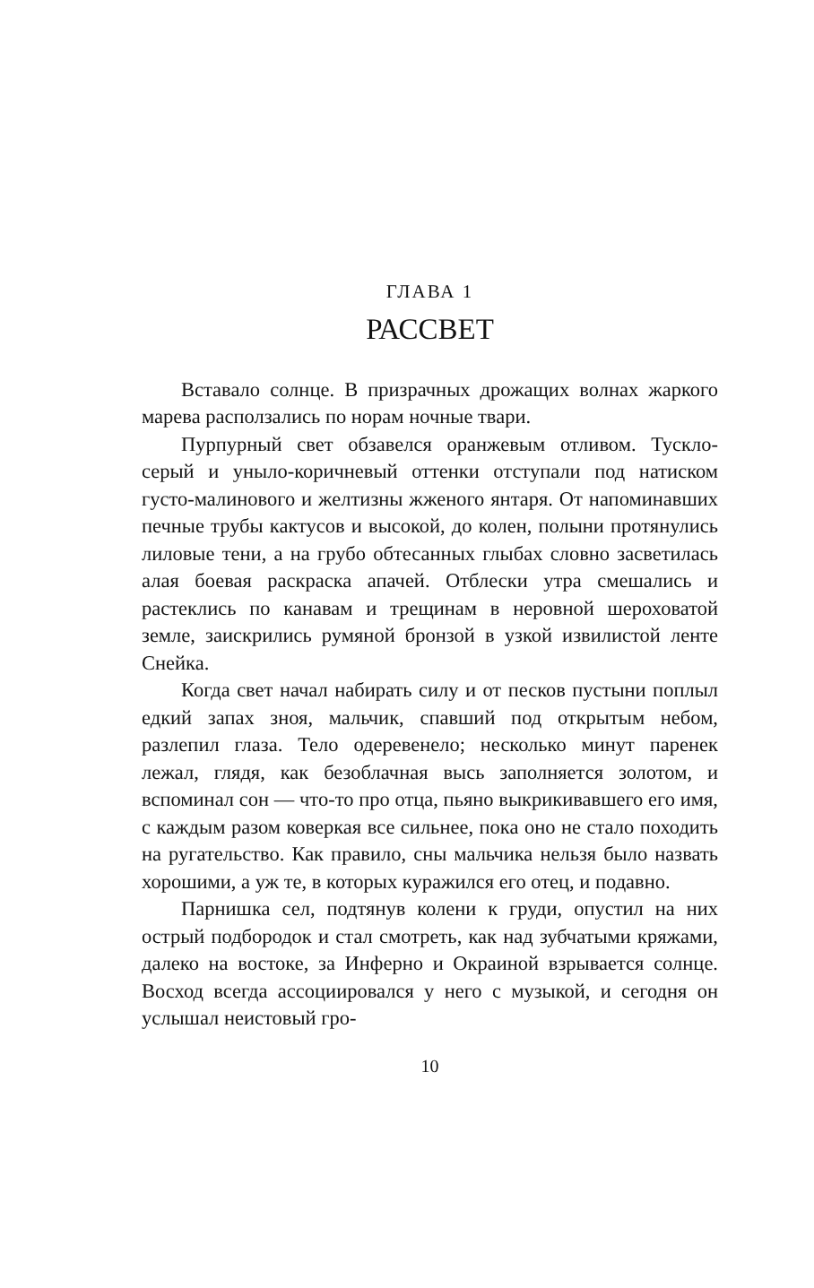ГЛАВА 1
РАССВЕТ
Вставало солнце. В призрачных дрожащих волнах жаркого марева расползались по норам ночные твари.
Пурпурный свет обзавелся оранжевым отливом. Тускло-серый и уныло-коричневый оттенки отступали под натиском густо-малинового и желтизны жженого янтаря. От напоминавших печные трубы кактусов и высокой, до колен, полыни протянулись лиловые тени, а на грубо обтесанных глыбах словно засветилась алая боевая раскраска апачей. Отблески утра смешались и растеклись по канавам и трещинам в неровной шероховатой земле, заискрились румяной бронзой в узкой извилистой ленте Снейка.
Когда свет начал набирать силу и от песков пустыни поплыл едкий запах зноя, мальчик, спавший под открытым небом, разлепил глаза. Тело одеревенело; несколько минут паренек лежал, глядя, как безоблачная высь заполняется золотом, и вспоминал сон — что-то про отца, пьяно выкрикивавшего его имя, с каждым разом коверкая все сильнее, пока оно не стало походить на ругательство. Как правило, сны мальчика нельзя было назвать хорошими, а уж те, в которых куражился его отец, и подавно.
Парнишка сел, подтянув колени к груди, опустил на них острый подбородок и стал смотреть, как над зубчатыми кряжами, далеко на востоке, за Инферно и Окраиной взрывается солнце. Восход всегда ассоциировался у него с музыкой, и сегодня он услышал неистовый гро-
10